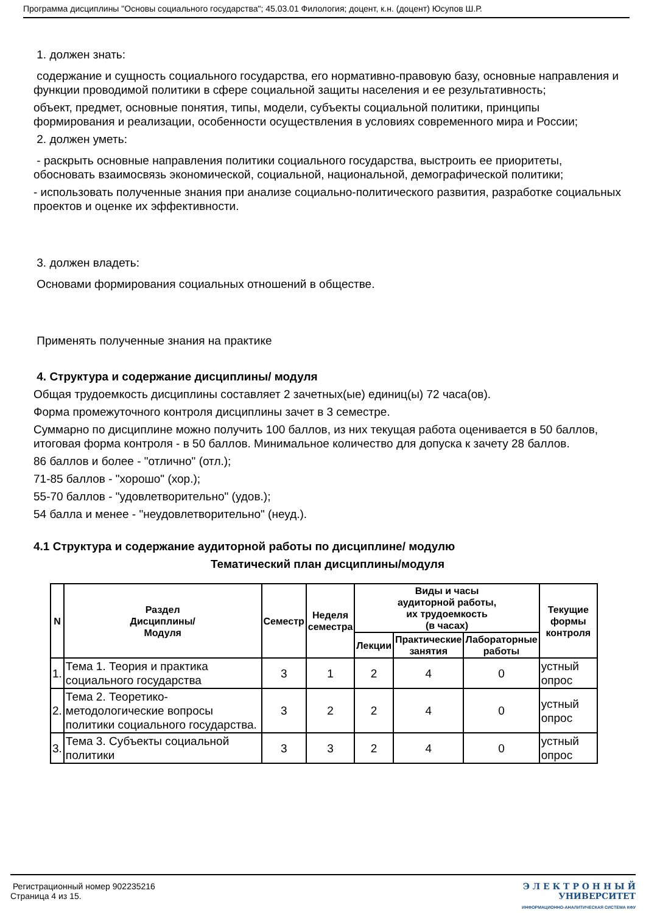Программа дисциплины "Основы социального государства"; 45.03.01 Филология; доцент, к.н. (доцент) Юсупов Ш.Р.
1. должен знать:
содержание и сущность социального государства, его нормативно-правовую базу, основные направления и функции проводимой политики в сфере социальной защиты населения и ее результативность;
объект, предмет, основные понятия, типы, модели, субъекты социальной политики, принципы формирования и реализации, особенности осуществления в условиях современного мира и России;
2. должен уметь:
- раскрыть основные направления политики социального государства, выстроить ее приоритеты, обосновать взаимосвязь экономической, социальной, национальной, демографической политики;
- использовать полученные знания при анализе социально-политического развития, разработке социальных проектов и оценке их эффективности.
3. должен владеть:
Основами формирования социальных отношений в обществе.
Применять полученные знания на практике
4. Структура и содержание дисциплины/ модуля
Общая трудоемкость дисциплины составляет 2 зачетных(ые) единиц(ы) 72 часа(ов).
Форма промежуточного контроля дисциплины зачет в 3 семестре.
Суммарно по дисциплине можно получить 100 баллов, из них текущая работа оценивается в 50 баллов, итоговая форма контроля - в 50 баллов. Минимальное количество для допуска к зачету 28 баллов.
86 баллов и более - "отлично" (отл.);
71-85 баллов - "хорошо" (хор.);
55-70 баллов - "удовлетворительно" (удов.);
54 балла и менее - "неудовлетворительно" (неуд.).
4.1 Структура и содержание аудиторной работы по дисциплине/ модулю
Тематический план дисциплины/модуля
| N | Раздел Дисциплины/ Модуля | Семестр | Неделя семестра | Виды и часы аудиторной работы, их трудоемкость (в часах) | | | Текущие формы контроля |
| --- | --- | --- | --- | --- | --- | --- | --- |
| | | | | Лекции | Практические занятия | Лабораторные работы | |
| 1. | Тема 1. Теория и практика социального государства | 3 | 1 | 2 | 4 | 0 | устный опрос |
| 2. | Тема 2. Теоретико-методологические вопросы политики социального государства. | 3 | 2 | 2 | 4 | 0 | устный опрос |
| 3. | Тема 3. Субъекты социальной политики | 3 | 3 | 2 | 4 | 0 | устный опрос |
Регистрационный номер 902235216
Страница 4 из 15.
Э Л Е К Т Р О Н Н Ы Й
УНИВЕРСИТЕТ
ИНФОРМАЦИОННО-АНАЛИТИЧЕСКАЯ СИСТЕМА КФУ